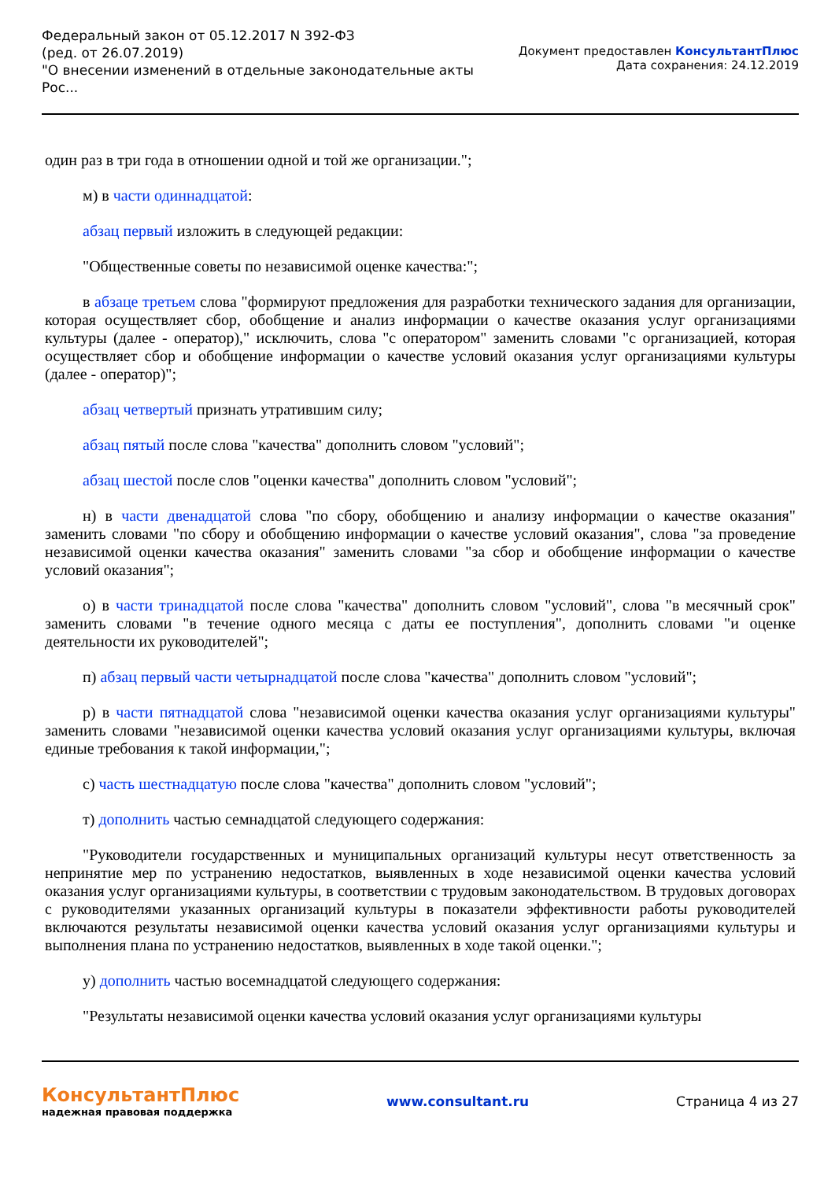Федеральный закон от 05.12.2017 N 392-ФЗ
(ред. от 26.07.2019)
"О внесении изменений в отдельные законодательные акты
Рос...
Документ предоставлен КонсультантПлюс
Дата сохранения: 24.12.2019
один раз в три года в отношении одной и той же организации.";
м) в части одиннадцатой:
абзац первый изложить в следующей редакции:
"Общественные советы по независимой оценке качества:";
в абзаце третьем слова "формируют предложения для разработки технического задания для организации, которая осуществляет сбор, обобщение и анализ информации о качестве оказания услуг организациями культуры (далее - оператор)," исключить, слова "с оператором" заменить словами "с организацией, которая осуществляет сбор и обобщение информации о качестве условий оказания услуг организациями культуры (далее - оператор)";
абзац четвертый признать утратившим силу;
абзац пятый после слова "качества" дополнить словом "условий";
абзац шестой после слов "оценки качества" дополнить словом "условий";
н) в части двенадцатой слова "по сбору, обобщению и анализу информации о качестве оказания" заменить словами "по сбору и обобщению информации о качестве условий оказания", слова "за проведение независимой оценки качества оказания" заменить словами "за сбор и обобщение информации о качестве условий оказания";
о) в части тринадцатой после слова "качества" дополнить словом "условий", слова "в месячный срок" заменить словами "в течение одного месяца с даты ее поступления", дополнить словами "и оценке деятельности их руководителей";
п) абзац первый части четырнадцатой после слова "качества" дополнить словом "условий";
р) в части пятнадцатой слова "независимой оценки качества оказания услуг организациями культуры" заменить словами "независимой оценки качества условий оказания услуг организациями культуры, включая единые требования к такой информации,";
с) часть шестнадцатую после слова "качества" дополнить словом "условий";
т) дополнить частью семнадцатой следующего содержания:
"Руководители государственных и муниципальных организаций культуры несут ответственность за непринятие мер по устранению недостатков, выявленных в ходе независимой оценки качества условий оказания услуг организациями культуры, в соответствии с трудовым законодательством. В трудовых договорах с руководителями указанных организаций культуры в показатели эффективности работы руководителей включаются результаты независимой оценки качества условий оказания услуг организациями культуры и выполнения плана по устранению недостатков, выявленных в ходе такой оценки.";
у) дополнить частью восемнадцатой следующего содержания:
"Результаты независимой оценки качества условий оказания услуг организациями культуры
КонсультантПлюс
надежная правовая поддержка
www.consultant.ru Страница 4 из 27